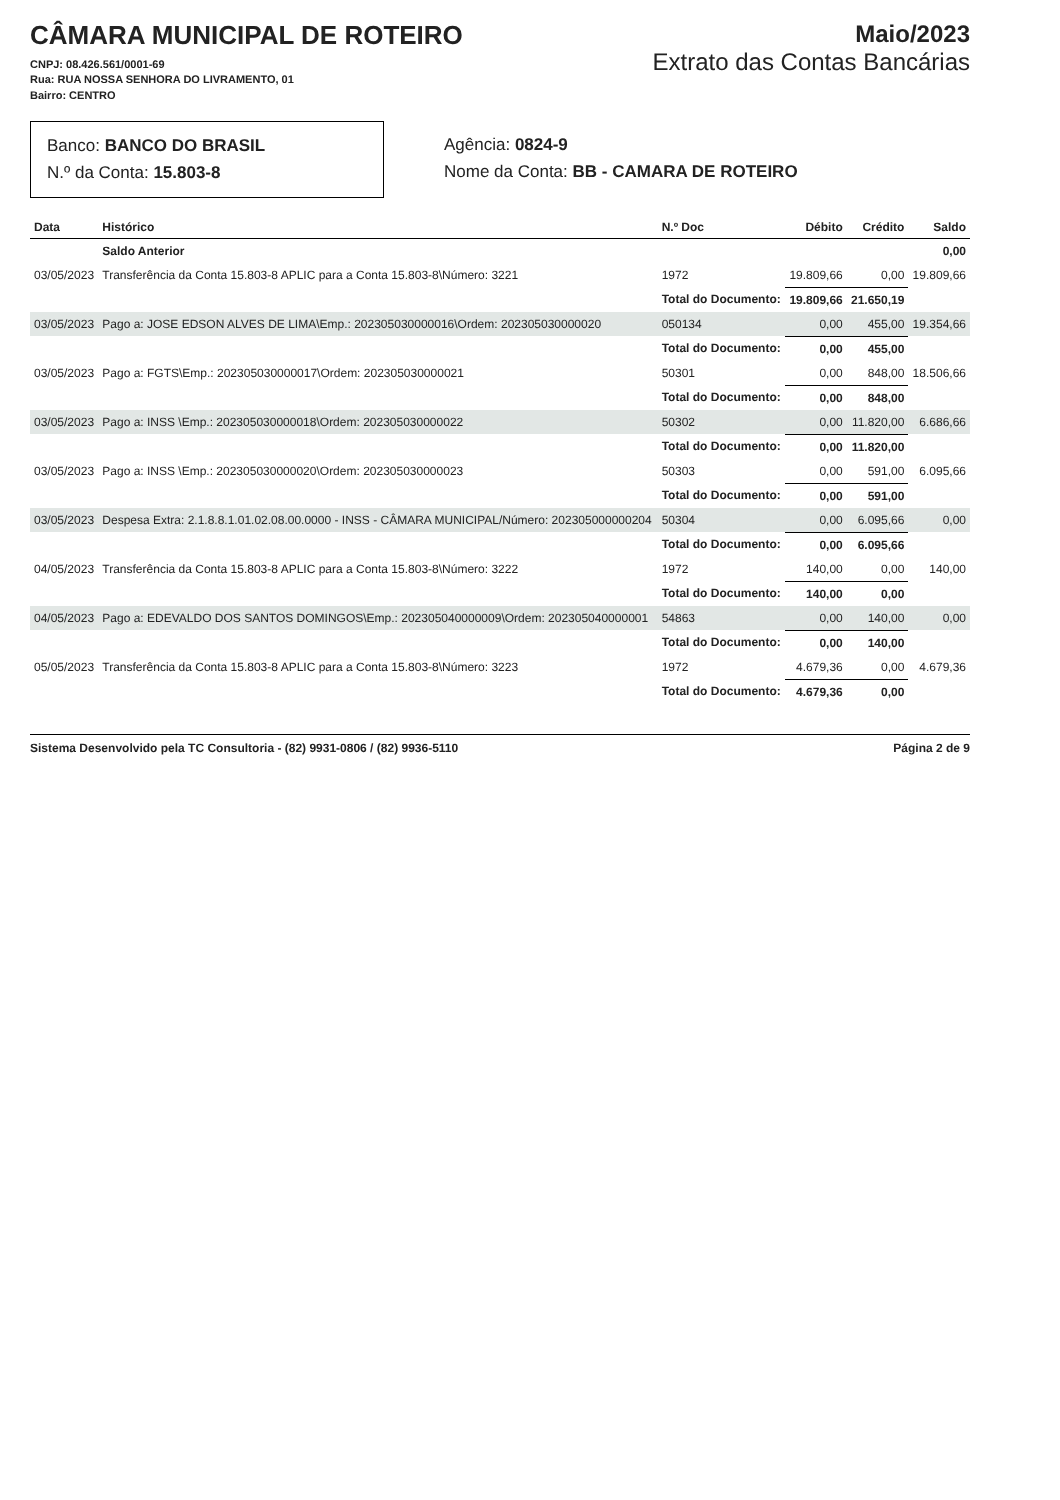CÂMARA MUNICIPAL DE ROTEIRO
CNPJ: 08.426.561/0001-69
Rua: RUA NOSSA SENHORA DO LIVRAMENTO, 01
Bairro: CENTRO
Maio/2023
Extrato das Contas Bancárias
Banco: BANCO DO BRASIL
N.º da Conta: 15.803-8
Agência: 0824-9
Nome da Conta: BB - CAMARA DE ROTEIRO
| Data | Histórico | N.º Doc | Débito | Crédito | Saldo |
| --- | --- | --- | --- | --- | --- |
| | Saldo Anterior | | | | 0,00 |
| 03/05/2023 | Transferência da Conta 15.803-8 APLIC para a Conta 15.803-8\Número: 3221 | 1972 | 19.809,66 | 0,00 | 19.809,66 |
| | | Total do Documento: | 19.809,66 | 21.650,19 | |
| 03/05/2023 | Pago a: JOSE EDSON ALVES DE LIMA\Emp.: 202305030000016\Ordem: 202305030000020 | 050134 | 0,00 | 455,00 | 19.354,66 |
| | | Total do Documento: | 0,00 | 455,00 | |
| 03/05/2023 | Pago a: FGTS\Emp.: 202305030000017\Ordem: 202305030000021 | 50301 | 0,00 | 848,00 | 18.506,66 |
| | | Total do Documento: | 0,00 | 848,00 | |
| 03/05/2023 | Pago a: INSS \Emp.: 202305030000018\Ordem: 202305030000022 | 50302 | 0,00 | 11.820,00 | 6.686,66 |
| | | Total do Documento: | 0,00 | 11.820,00 | |
| 03/05/2023 | Pago a: INSS \Emp.: 202305030000020\Ordem: 202305030000023 | 50303 | 0,00 | 591,00 | 6.095,66 |
| | | Total do Documento: | 0,00 | 591,00 | |
| 03/05/2023 | Despesa Extra: 2.1.8.8.1.01.02.08.00.0000 - INSS - CÂMARA MUNICIPAL/Número: 202305000000204 | 50304 | 0,00 | 6.095,66 | 0,00 |
| | | Total do Documento: | 0,00 | 6.095,66 | |
| 04/05/2023 | Transferência da Conta 15.803-8 APLIC para a Conta 15.803-8\Número: 3222 | 1972 | 140,00 | 0,00 | 140,00 |
| | | Total do Documento: | 140,00 | 0,00 | |
| 04/05/2023 | Pago a: EDEVALDO DOS SANTOS DOMINGOS\Emp.: 202305040000009\Ordem: 202305040000001 | 54863 | 0,00 | 140,00 | 0,00 |
| | | Total do Documento: | 0,00 | 140,00 | |
| 05/05/2023 | Transferência da Conta 15.803-8 APLIC para a Conta 15.803-8\Número: 3223 | 1972 | 4.679,36 | 0,00 | 4.679,36 |
| | | Total do Documento: | 4.679,36 | 0,00 | |
Sistema Desenvolvido pela TC Consultoria - (82) 9931-0806 / (82) 9936-5110 Página 2 de 9